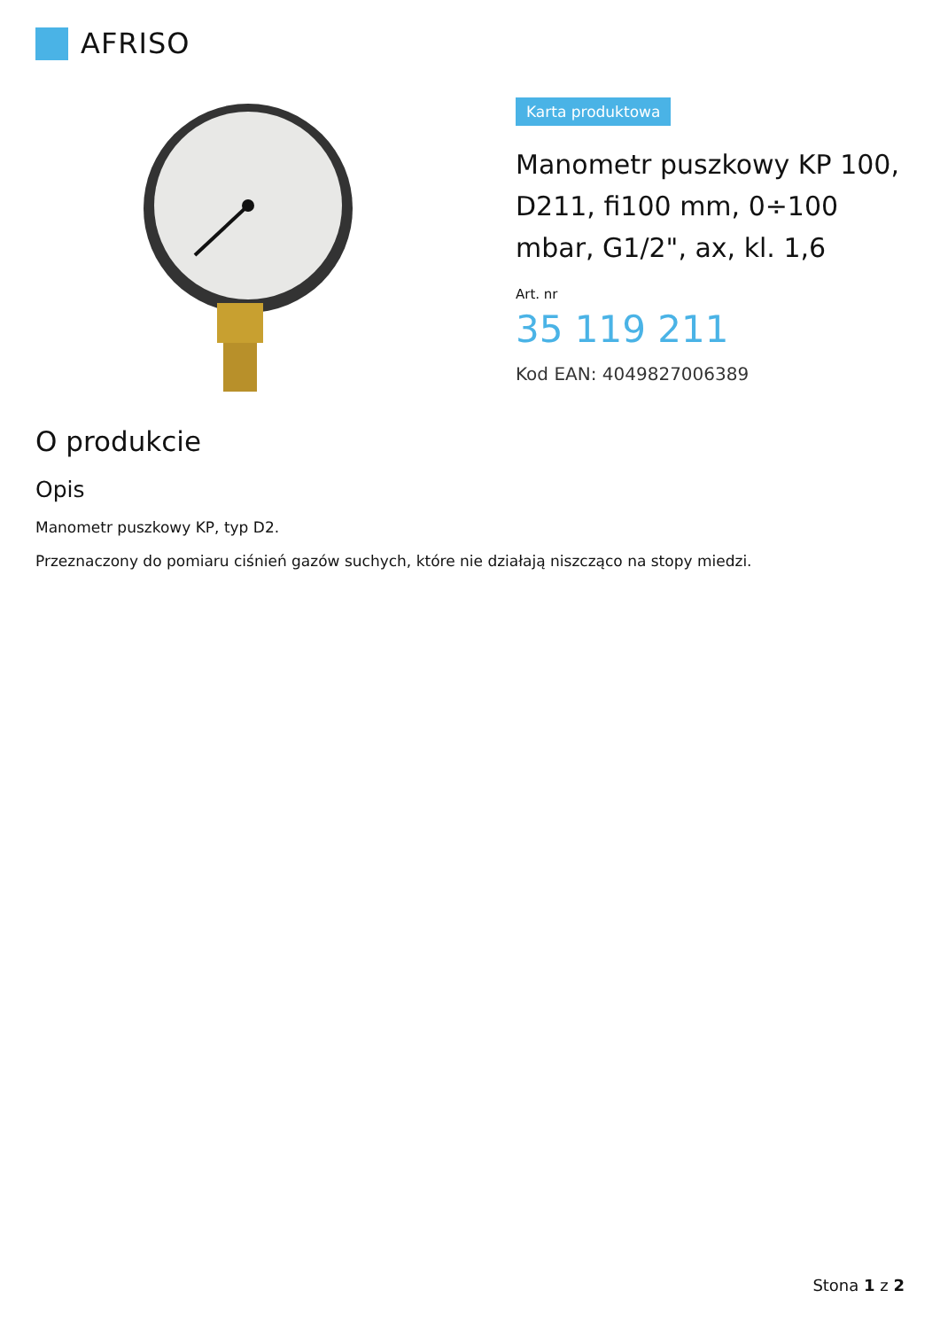AFRISO
Karta produktowa
Manometr puszkowy KP 100, D211, fi100 mm, 0÷100 mbar, G1/2", ax, kl. 1,6
Art. nr
35 119 211
Kod EAN: 4049827006389
O produkcie
Opis
Manometr puszkowy KP, typ D2.
Przeznaczony do pomiaru ciśnień gazów suchych, które nie działają niszcząco na stopy miedzi.
Stona 1 z 2